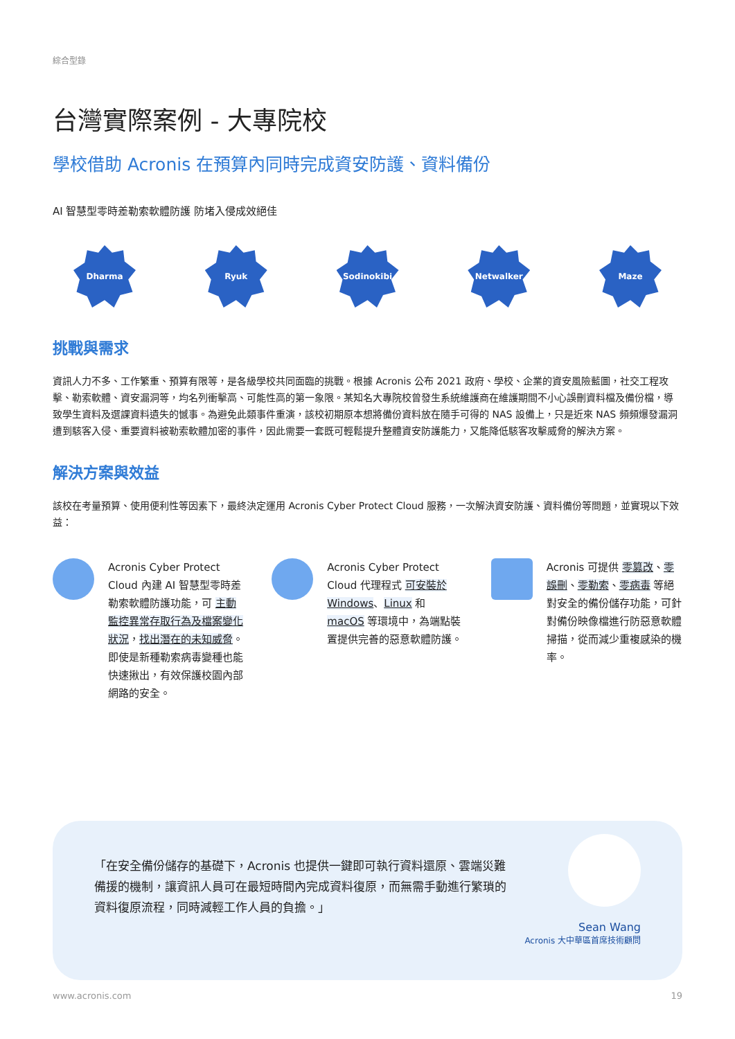綜合型錄
台灣實際案例 - 大專院校
學校借助 Acronis 在預算內同時完成資安防護、資料備份
AI 智慧型零時差勒索軟體防護 防堵入侵成效絕佳
Dharma Ryuk Sodinokibi Netwalker Maze
挑戰與需求
資訊人力不多、工作繁重、預算有限等，是各級學校共同面臨的挑戰。根據 Acronis 公布 2021 政府、學校、企業的資安風險藍圖，社交工程攻擊、勒索軟體、資安漏洞等，均名列衝擊高、可能性高的第一象限。某知名大專院校曾發生系統維護商在維護期間不小心誤刪資料檔及備份檔，導致學生資料及選課資料遺失的憾事。為避免此類事件重演，該校初期原本想將備份資料放在隨手可得的 NAS 設備上，只是近來 NAS 頻頻爆發漏洞遭到駭客入侵、重要資料被勒索軟體加密的事件，因此需要一套既可輕鬆提升整體資安防護能力，又能降低駭客攻擊威脅的解決方案。
解決方案與效益
該校在考量預算、使用便利性等因素下，最終決定運用 Acronis Cyber Protect Cloud 服務，一次解決資安防護、資料備份等問題，並實現以下效益：
Acronis Cyber Protect Cloud 內建 AI 智慧型零時差勒索軟體防護功能，可 主動監控異常存取行為及檔案變化狀況，找出潛在的未知威脅。即使是新種勒索病毒變種也能快速揪出，有效保護校園內部網路的安全。
Acronis Cyber Protect Cloud 代理程式 可安裝於 Windows、Linux 和 macOS 等環境中，為端點裝置提供完善的惡意軟體防護。
Acronis 可提供 零篡改、零誤刪、零勒索、零病毒 等絕對安全的備份儲存功能，可針對備份映像檔進行防惡意軟體掃描，從而減少重複感染的機率。
「在安全備份儲存的基礎下，Acronis 也提供一鍵即可執行資料還原、雲端災難備援的機制，讓資訊人員可在最短時間內完成資料復原，而無需手動進行繁瑣的資料復原流程，同時減輕工作人員的負擔。」
Sean Wang
Acronis 大中華區首席技術顧問
www.acronis.com 19